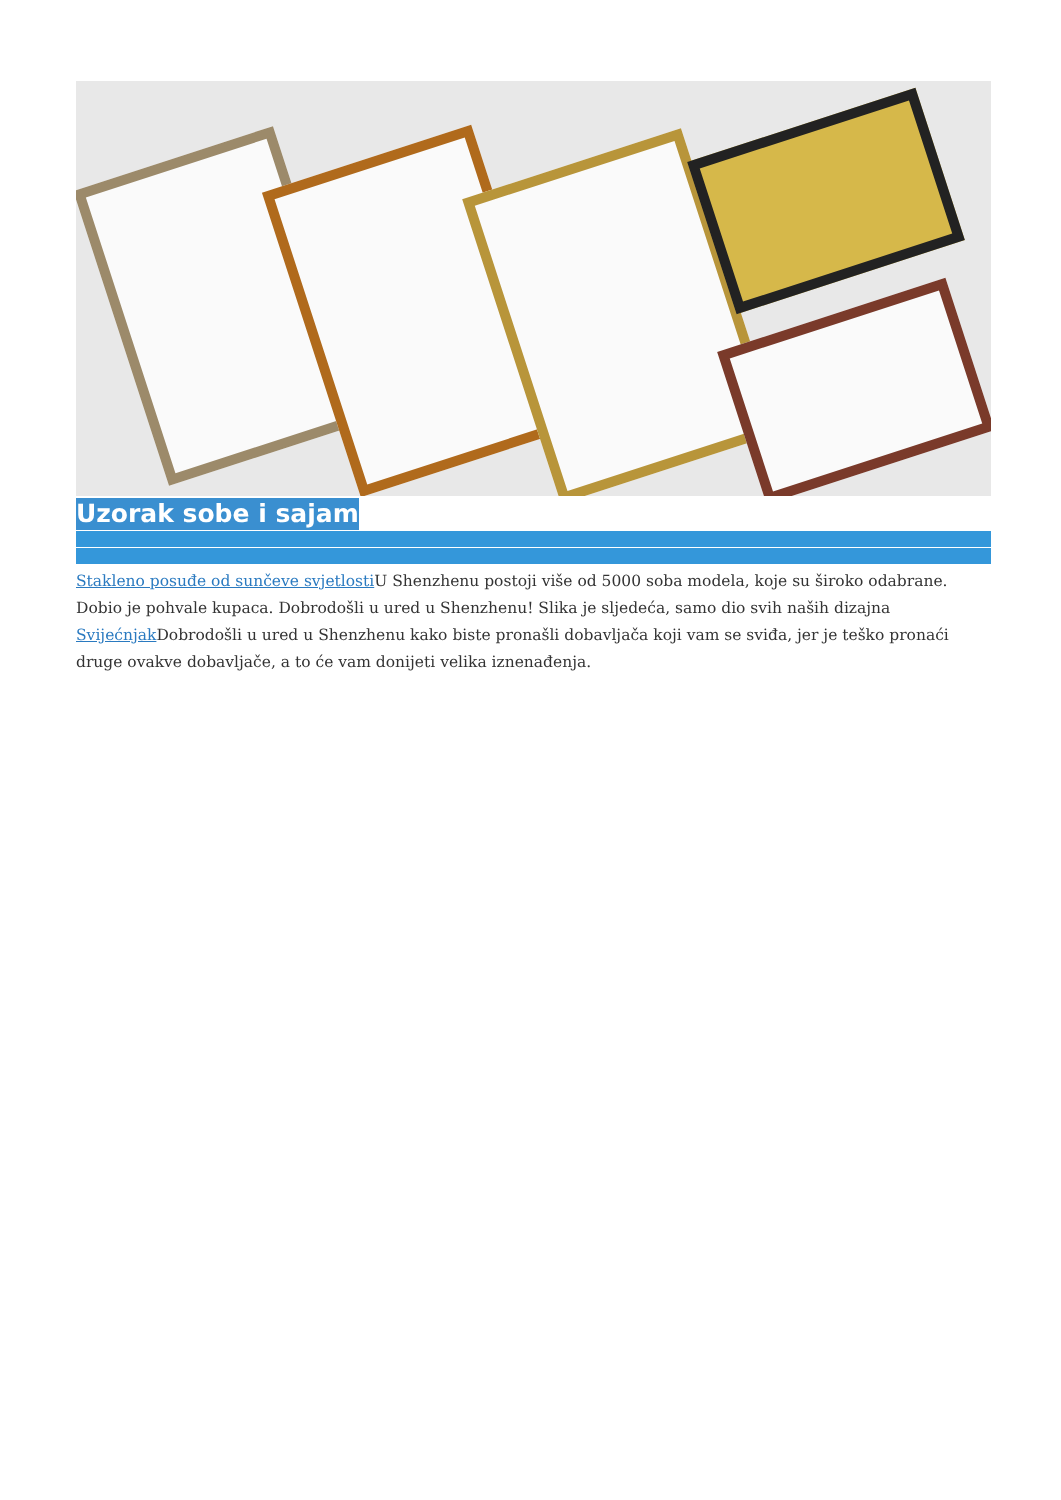Uzorak sobe i sajam
Stakleno posuđe od sunčeve svjetlosti U Shenzhenu postoji više od 5000 soba modela, koje su široko odabrane. Dobio je pohvale kupaca. Dobrodošli u ured u Shenzhenu! Slika je sljedeća, samo dio svih naših dizajna Svijećnjak Dobrodošli u ured u Shenzhenu kako biste pronašli dobavljača koji vam se sviđa, jer je teško pronaći druge ovakve dobavljače, a to će vam donijeti velika iznenađenja.